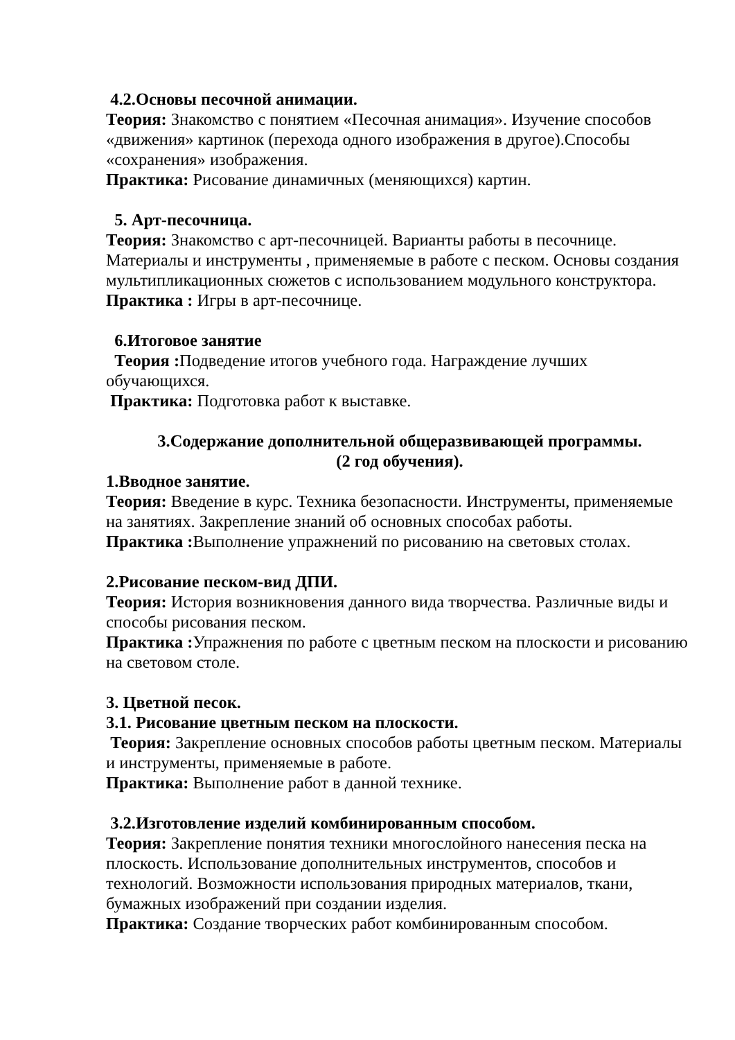4.2.Основы песочной анимации.
Теория: Знакомство с понятием «Песочная анимация». Изучение способов «движения» картинок (перехода одного изображения в другое).Способы «сохранения» изображения.
Практика: Рисование динамичных (меняющихся) картин.
5. Арт-песочница.
Теория: Знакомство с арт-песочницей. Варианты работы в песочнице. Материалы и инструменты , применяемые в работе с песком. Основы создания мультипликационных сюжетов с использованием модульного конструктора.
Практика : Игры в арт-песочнице.
6.Итоговое занятие
Теория : Подведение итогов учебного года. Награждение лучших обучающихся.
Практика: Подготовка работ к выставке.
3.Содержание дополнительной общеразвивающей программы.
(2 год обучения).
1.Вводное занятие.
Теория: Введение в курс. Техника безопасности. Инструменты, применяемые на занятиях. Закрепление знаний об основных способах работы.
Практика : Выполнение упражнений по рисованию на световых столах.
2.Рисование песком-вид ДПИ.
Теория: История возникновения данного вида творчества. Различные виды и способы рисования песком.
Практика : Упражнения по работе с цветным песком на плоскости и рисованию на световом столе.
3. Цветной песок.
3.1. Рисование цветным песком на плоскости.
Теория: Закрепление основных способов работы цветным песком. Материалы и инструменты, применяемые в работе.
Практика: Выполнение работ в данной технике.
3.2.Изготовление изделий комбинированным способом.
Теория: Закрепление понятия техники многослойного нанесения песка на плоскость. Использование дополнительных инструментов, способов и технологий. Возможности использования природных материалов, ткани, бумажных изображений при создании изделия.
Практика: Создание творческих работ комбинированным способом.